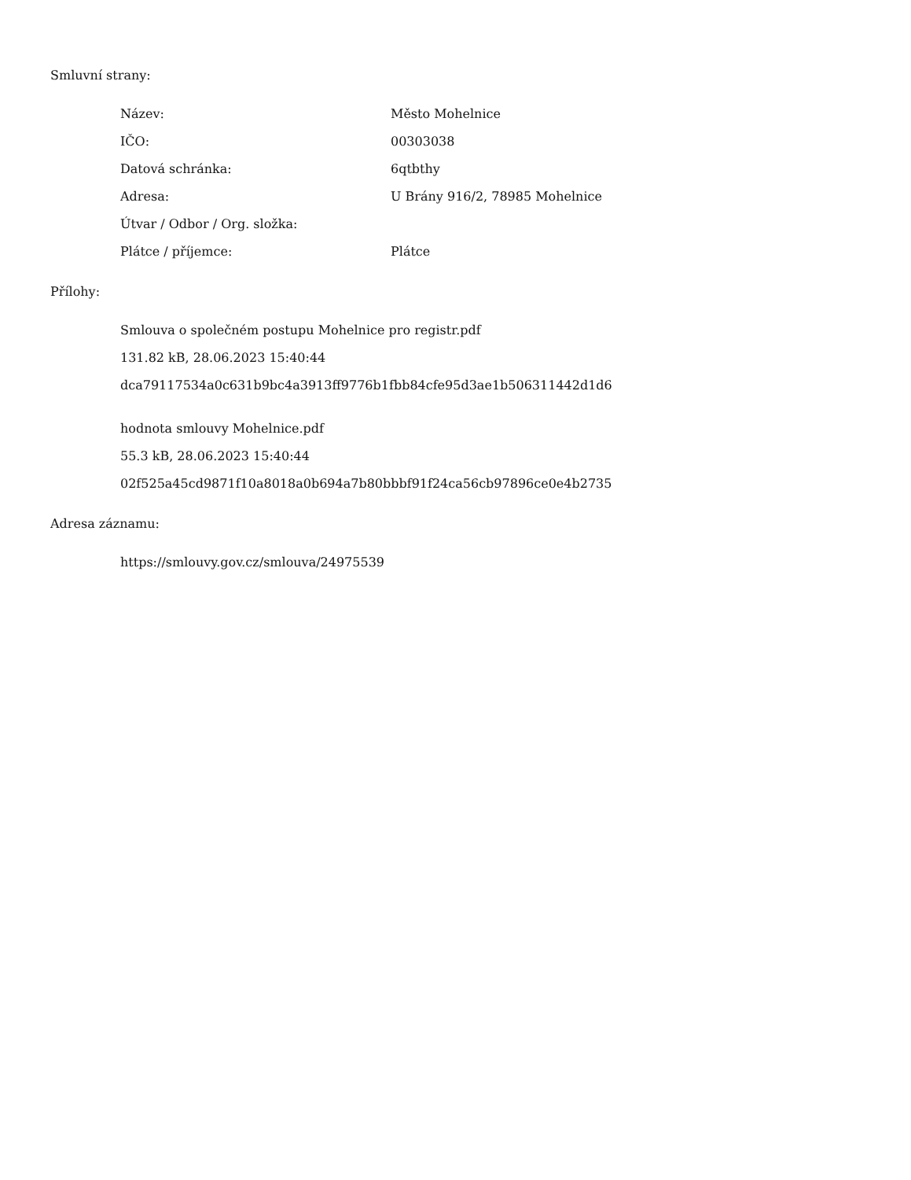Smluvní strany:
| Název: | Město Mohelnice |
| IČO: | 00303038 |
| Datová schránka: | 6qtbthy |
| Adresa: | U Brány 916/2, 78985 Mohelnice |
| Útvar / Odbor / Org. složka: | |
| Plátce / příjemce: | Plátce |
Přílohy:
Smlouva o společném postupu Mohelnice pro registr.pdf
131.82 kB, 28.06.2023 15:40:44
dca79117534a0c631b9bc4a3913ff9776b1fbb84cfe95d3ae1b506311442d1d6
hodnota smlouvy Mohelnice.pdf
55.3 kB, 28.06.2023 15:40:44
02f525a45cd9871f10a8018a0b694a7b80bbbf91f24ca56cb97896ce0e4b2735
Adresa záznamu:
https://smlouvy.gov.cz/smlouva/24975539